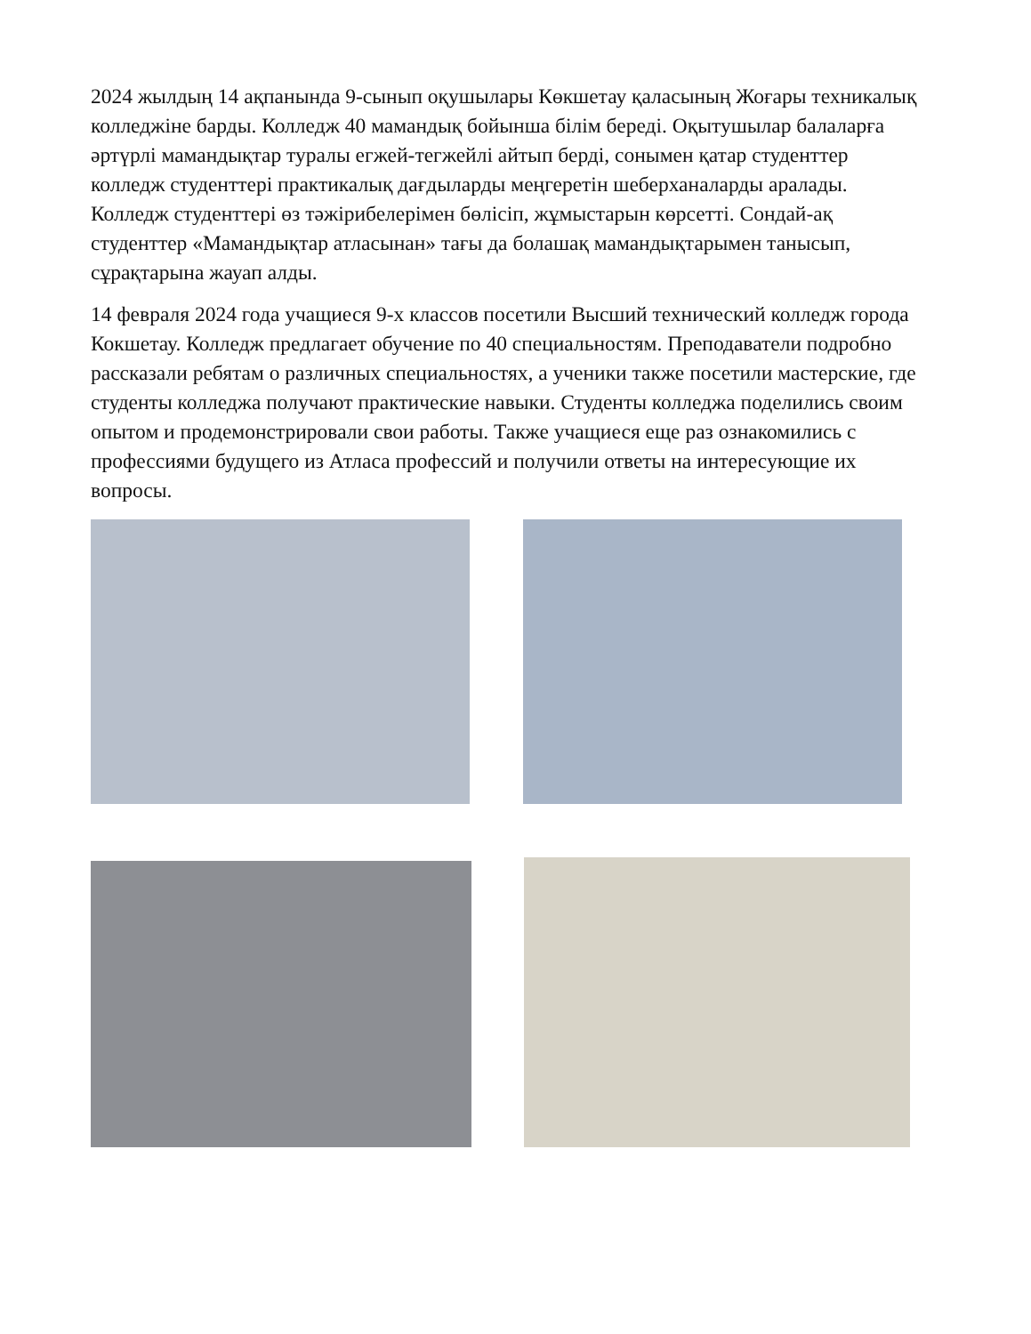2024 жылдың 14 ақпанында 9-сынып оқушылары Көкшетау қаласының Жоғары техникалық колледжіне барды. Колледж 40 мамандық бойынша білім береді. Оқытушылар балаларға әртүрлі мамандықтар туралы егжей-тегжейлі айтып берді, сонымен қатар студенттер колледж студенттері практикалық дағдыларды меңгеретін шеберханаларды аралады. Колледж студенттері өз тәжірибелерімен бөлісіп, жұмыстарын көрсетті. Сондай-ақ студенттер «Мамандықтар атласынан» тағы да болашақ мамандықтарымен танысып, сұрақтарына жауап алды.
14 февраля 2024 года учащиеся 9-х классов посетили Высший технический колледж города Кокшетау. Колледж предлагает обучение по 40 специальностям. Преподаватели подробно рассказали ребятам о различных специальностях, а ученики также посетили мастерские, где студенты колледжа получают практические навыки. Студенты колледжа поделились своим опытом и продемонстрировали свои работы. Также учащиеся еще раз ознакомились с профессиями будущего из Атласа профессий и получили ответы на интересующие их вопросы.